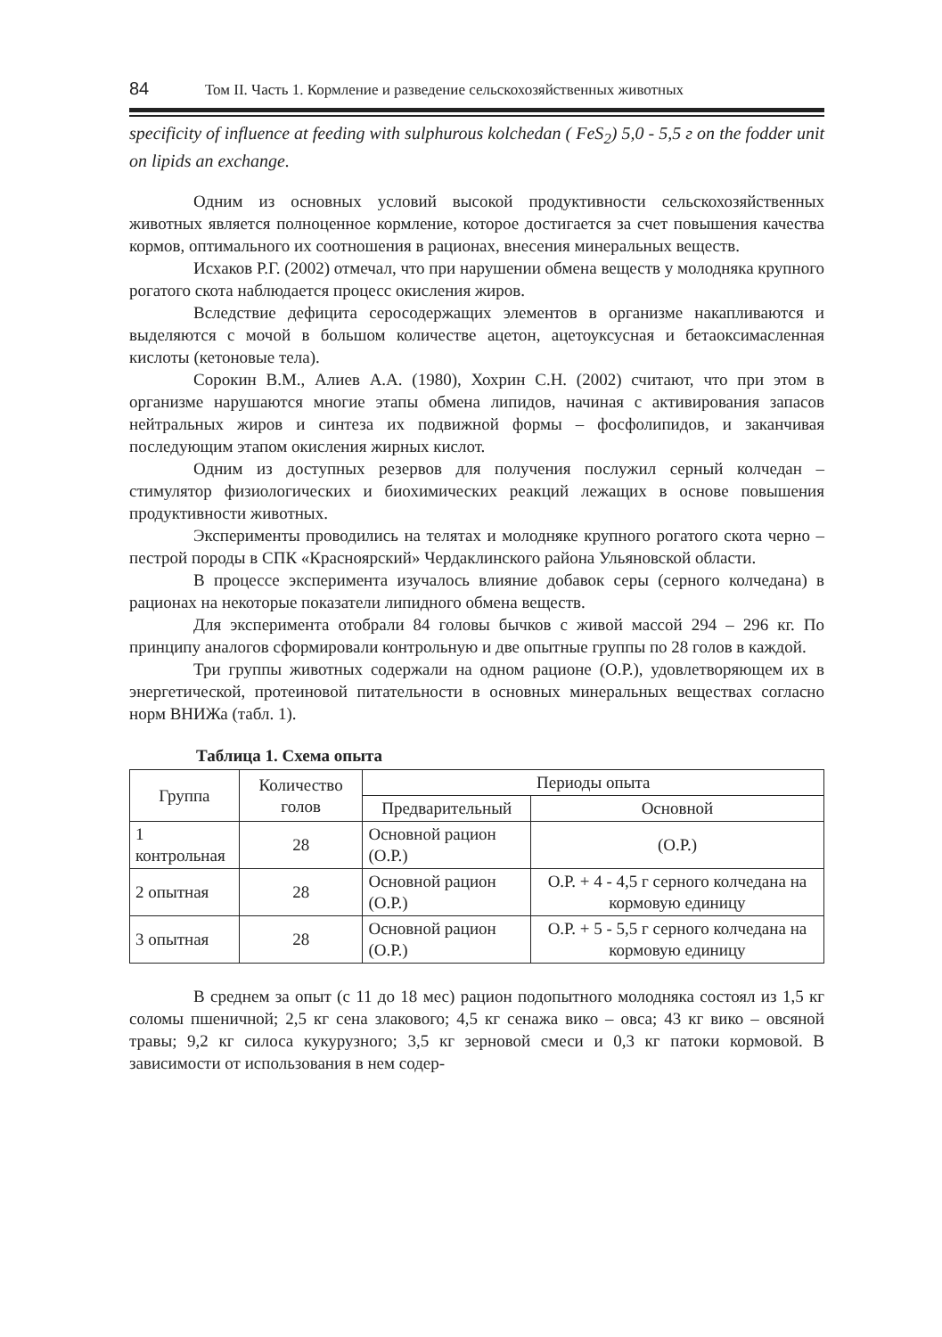84 Том II. Часть 1. Кормление и разведение сельскохозяйственных животных
specificity of influence at feeding with sulphurous kolchedan ( FeS<sub>2</sub>) 5,0 - 5,5 г on the fodder unit on lipids an exchange.
Одним из основных условий высокой продуктивности сельскохозяйственных животных является полноценное кормление, которое достигается за счет повышения качества кормов, оптимального их соотношения в рационах, внесения минеральных веществ.
Исхаков Р.Г. (2002) отмечал, что при нарушении обмена веществ у молодняка крупного рогатого скота наблюдается процесс окисления жиров.
Вследствие дефицита серосодержащих элементов в организме накапливаются и выделяются с мочой в большом количестве ацетон, ацетоуксусная и бетаоксимасленная кислоты (кетоновые тела).
Сорокин В.М., Алиев А.А. (1980), Хохрин С.Н. (2002) считают, что при этом в организме нарушаются многие этапы обмена липидов, начиная с активирования запасов нейтральных жиров и синтеза их подвижной формы – фосфолипидов, и заканчивая последующим этапом окисления жирных кислот.
Одним из доступных резервов для получения послужил серный колчедан – стимулятор физиологических и биохимических реакций лежащих в основе повышения продуктивности животных.
Эксперименты проводились на телятах и молодняке крупного рогатого скота черно – пестрой породы в СПК «Красноярский» Чердаклинского района Ульяновской области.
В процессе эксперимента изучалось влияние добавок серы (серного колчедана) в рационах на некоторые показатели липидного обмена веществ.
Для эксперимента отобрали 84 головы бычков с живой массой 294 – 296 кг. По принципу аналогов сформировали контрольную и две опытные группы по 28 голов в каждой.
Три группы животных содержали на одном рационе (О.Р.), удовлетворяющем их в энергетической, протеиновой питательности в основных минеральных веществах согласно норм ВНИЖа (табл. 1).
Таблица 1. Схема опыта
| Группа | Количество голов | Периоды опыта | |
| --- | --- | --- | --- |
| | | Предварительный | Основной |
| 1 контрольная | 28 | Основной рацион (О.Р.) | (О.Р.) |
| 2 опытная | 28 | Основной рацион (О.Р.) | О.Р. + 4 - 4,5 г серного колчедана на кормовую единицу |
| 3 опытная | 28 | Основной рацион (О.Р.) | О.Р. + 5 - 5,5 г серного колчедана на кормовую единицу |
В среднем за опыт (с 11 до 18 мес) рацион подопытного молодняка состоял из 1,5 кг соломы пшеничной; 2,5 кг сена злакового; 4,5 кг сенажа вико – овса; 43 кг вико – овсяной травы; 9,2 кг силоса кукурузного; 3,5 кг зерновой смеси и 0,3 кг патоки кормовой. В зависимости от использования в нем содер-